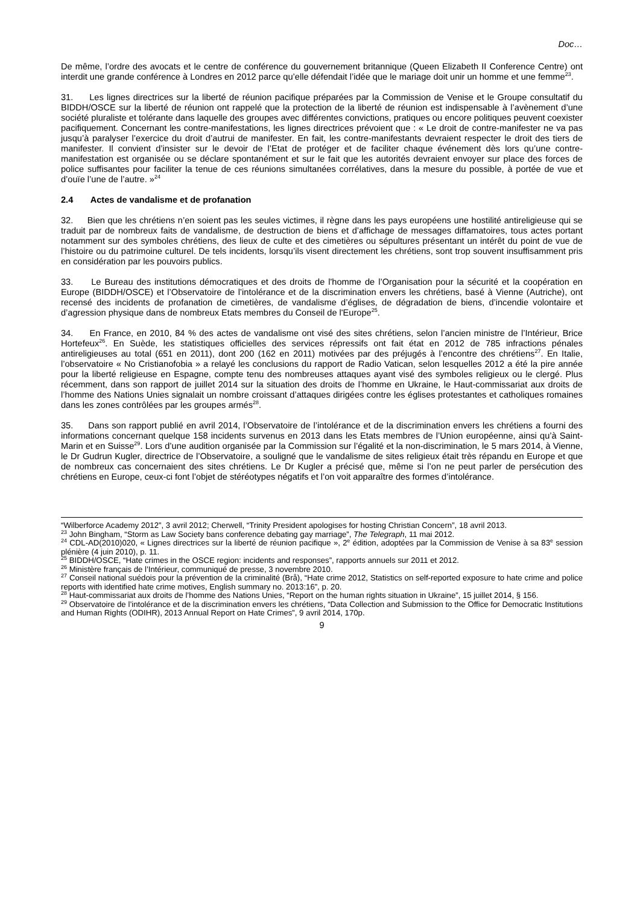Doc…
De même, l’ordre des avocats et le centre de conférence du gouvernement britannique (Queen Elizabeth II Conference Centre) ont interdit une grande conférence à Londres en 2012 parce qu’elle défendait l’idée que le mariage doit unir un homme et une femme<sup>23</sup>.
31. Les lignes directrices sur la liberté de réunion pacifique préparées par la Commission de Venise et le Groupe consultatif du BIDDH/OSCE sur la liberté de réunion ont rappelé que la protection de la liberté de réunion est indispensable à l’avènement d’une société pluraliste et tolérante dans laquelle des groupes avec différentes convictions, pratiques ou encore politiques peuvent coexister pacifiquement. Concernant les contre-manifestations, les lignes directrices prévoient que : « Le droit de contre-manifester ne va pas jusqu’à paralyser l’exercice du droit d’autrui de manifester. En fait, les contre-manifestants devraient respecter le droit des tiers de manifester. Il convient d’insister sur le devoir de l’Etat de protéger et de faciliter chaque événement dès lors qu’une contre-manifestation est organisée ou se déclare spontanément et sur le fait que les autorités devraient envoyer sur place des forces de police suffisantes pour faciliter la tenue de ces réunions simultanées corrélatives, dans la mesure du possible, à portée de vue et d’ouïe l’une de l’autre. »<sup>24</sup>
2.4 Actes de vandalisme et de profanation
32. Bien que les chrétiens n’en soient pas les seules victimes, il règne dans les pays européens une hostilité antireligieuse qui se traduit par de nombreux faits de vandalisme, de destruction de biens et d’affichage de messages diffamatoires, tous actes portant notamment sur des symboles chrétiens, des lieux de culte et des cimetières ou sépultures présentant un intérêt du point de vue de l’histoire ou du patrimoine culturel. De tels incidents, lorsqu’ils visent directement les chrétiens, sont trop souvent insuffisamment pris en considération par les pouvoirs publics.
33. Le Bureau des institutions démocratiques et des droits de l'homme de l’Organisation pour la sécurité et la coopération en Europe (BIDDH/OSCE) et l’Observatoire de l’intolérance et de la discrimination envers les chrétiens, basé à Vienne (Autriche), ont recensé des incidents de profanation de cimetières, de vandalisme d’églises, de dégradation de biens, d’incendie volontaire et d’agression physique dans de nombreux Etats membres du Conseil de l'Europe<sup>25</sup>.
34. En France, en 2010, 84 % des actes de vandalisme ont visé des sites chrétiens, selon l’ancien ministre de l’Intérieur, Brice Hortefeux<sup>26</sup>. En Suède, les statistiques officielles des services répressifs ont fait état en 2012 de 785 infractions pénales antireligieuses au total (651 en 2011), dont 200 (162 en 2011) motivées par des préjugés à l’encontre des chrétiens<sup>27</sup>. En Italie, l’observatoire « No Cristianofobia » a relayé les conclusions du rapport de Radio Vatican, selon lesquelles 2012 a été la pire année pour la liberté religieuse en Espagne, compte tenu des nombreuses attaques ayant visé des symboles religieux ou le clergé. Plus récemment, dans son rapport de juillet 2014 sur la situation des droits de l’homme en Ukraine, le Haut-commissariat aux droits de l’homme des Nations Unies signalait un nombre croissant d’attaques dirigées contre les églises protestantes et catholiques romaines dans les zones contrôlées par les groupes armés<sup>28</sup>.
35. Dans son rapport publié en avril 2014, l’Observatoire de l’intolérance et de la discrimination envers les chrétiens a fourni des informations concernant quelque 158 incidents survenus en 2013 dans les Etats membres de l’Union européenne, ainsi qu’à Saint-Marin et en Suisse<sup>29</sup>. Lors d’une audition organisée par la Commission sur l’égalité et la non-discrimination, le 5 mars 2014, à Vienne, le Dr Gudrun Kugler, directrice de l’Observatoire, a souligné que le vandalisme de sites religieux était très répandu en Europe et que de nombreux cas concernaient des sites chrétiens. Le Dr Kugler a précisé que, même si l’on ne peut parler de persécution des chrétiens en Europe, ceux-ci font l’objet de stéréotypes négatifs et l’on voit apparaître des formes d’intolérance.
“Wilberforce Academy 2012”, 3 avril 2012; Cherwell, “Trinity President apologises for hosting Christian Concern”, 18 avril 2013.
<sup>23</sup> John Bingham, “Storm as Law Society bans conference debating gay marriage”, The Telegraph, 11 mai 2012.
<sup>24</sup> CDL-AD(2010)020, « Lignes directrices sur la liberté de réunion pacifique », 2<sup>e</sup> édition, adoptées par la Commission de Venise à sa 83<sup>e</sup> session plénière (4 juin 2010), p. 11.
<sup>25</sup> BIDDH/OSCE, “Hate crimes in the OSCE region: incidents and responses”, rapports annuels sur 2011 et 2012.
<sup>26</sup> Ministère français de l’Intérieur, communiqué de presse, 3 novembre 2010.
<sup>27</sup> Conseil national suédois pour la prévention de la criminalité (Brå), “Hate crime 2012, Statistics on self-reported exposure to hate crime and police reports with identified hate crime motives, English summary no. 2013:16”, p. 20.
<sup>28</sup> Haut-commissariat aux droits de l’homme des Nations Unies, “Report on the human rights situation in Ukraine”, 15 juillet 2014, § 156.
<sup>29</sup> Observatoire de l’intolérance et de la discrimination envers les chrétiens, “Data Collection and Submission to the Office for Democratic Institutions and Human Rights (ODIHR), 2013 Annual Report on Hate Crimes”, 9 avril 2014, 170p.
9